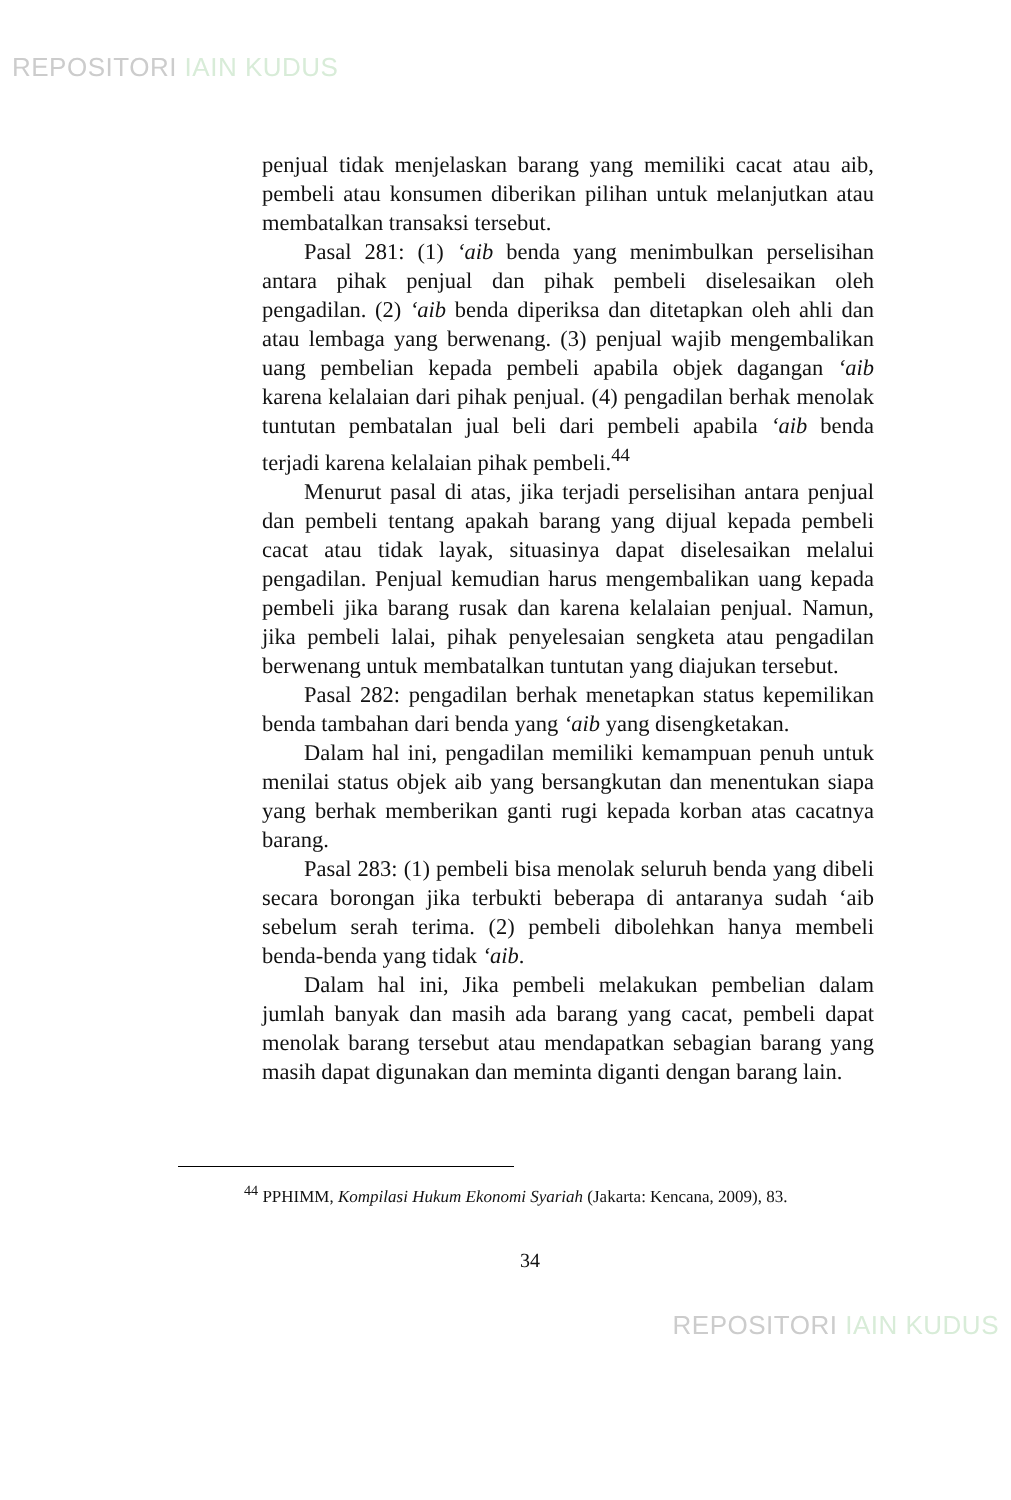REPOSITORI IAIN KUDUS
penjual tidak menjelaskan barang yang memiliki cacat atau aib, pembeli atau konsumen diberikan pilihan untuk melanjutkan atau membatalkan transaksi tersebut.
Pasal 281: (1) ‘aib benda yang menimbulkan perselisihan antara pihak penjual dan pihak pembeli diselesaikan oleh pengadilan. (2) ‘aib benda diperiksa dan ditetapkan oleh ahli dan atau lembaga yang berwenang. (3) penjual wajib mengembalikan uang pembelian kepada pembeli apabila objek dagangan ‘aib karena kelalaian dari pihak penjual. (4) pengadilan berhak menolak tuntutan pembatalan jual beli dari pembeli apabila ‘aib benda terjadi karena kelalaian pihak pembeli.<sup>44</sup>
Menurut pasal di atas, jika terjadi perselisihan antara penjual dan pembeli tentang apakah barang yang dijual kepada pembeli cacat atau tidak layak, situasinya dapat diselesaikan melalui pengadilan. Penjual kemudian harus mengembalikan uang kepada pembeli jika barang rusak dan karena kelalaian penjual. Namun, jika pembeli lalai, pihak penyelesaian sengketa atau pengadilan berwenang untuk membatalkan tuntutan yang diajukan tersebut.
Pasal 282: pengadilan berhak menetapkan status kepemilikan benda tambahan dari benda yang ‘aib yang disengketakan.
Dalam hal ini, pengadilan memiliki kemampuan penuh untuk menilai status objek aib yang bersangkutan dan menentukan siapa yang berhak memberikan ganti rugi kepada korban atas cacatnya barang.
Pasal 283: (1) pembeli bisa menolak seluruh benda yang dibeli secara borongan jika terbukti beberapa di antaranya sudah ‘aib sebelum serah terima. (2) pembeli dibolehkan hanya membeli benda-benda yang tidak ‘aib.
Dalam hal ini, Jika pembeli melakukan pembelian dalam jumlah banyak dan masih ada barang yang cacat, pembeli dapat menolak barang tersebut atau mendapatkan sebagian barang yang masih dapat digunakan dan meminta diganti dengan barang lain.
<sup>44</sup> PPHIMM, Kompilasi Hukum Ekonomi Syariah (Jakarta: Kencana, 2009), 83.
34
REPOSITORI IAIN KUDUS